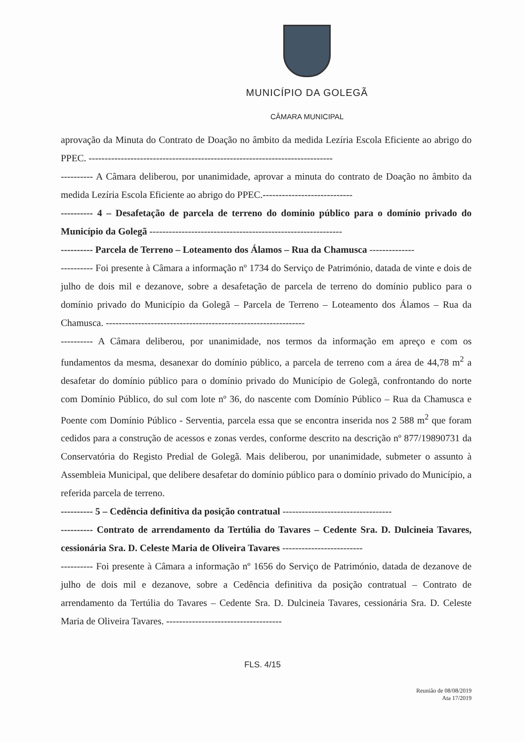MUNICÍPIO DA GOLEGÃ
CÂMARA MUNICIPAL
aprovação da Minuta do Contrato de Doação no âmbito da medida Lezíria Escola Eficiente ao abrigo do PPEC. ----------------------------------------------------------------------------
---------- A Câmara deliberou, por unanimidade, aprovar a minuta do contrato de Doação no âmbito da medida Lezíria Escola Eficiente ao abrigo do PPEC.----------------------------
---------- 4 – Desafetação de parcela de terreno do domínio público para o domínio privado do Município da Golegã ------------------------------------------------------------
---------- Parcela de Terreno – Loteamento dos Álamos – Rua da Chamusca --------------
---------- Foi presente à Câmara a informação nº 1734 do Serviço de Património, datada de vinte e dois de julho de dois mil e dezanove, sobre a desafetação de parcela de terreno do domínio publico para o domínio privado do Município da Golegã – Parcela de Terreno – Loteamento dos Álamos – Rua da Chamusca. --------------------------------------------------------------
---------- A Câmara deliberou, por unanimidade, nos termos da informação em apreço e com os fundamentos da mesma, desanexar do domínio público, a parcela de terreno com a área de 44,78 m<sup>2</sup> a desafetar do domínio público para o domínio privado do Município de Golegã, confrontando do norte com Domínio Público, do sul com lote nº 36, do nascente com Domínio Público – Rua da Chamusca e Poente com Domínio Público - Serventia, parcela essa que se encontra inserida nos 2 588 m<sup>2</sup> que foram cedidos para a construção de acessos e zonas verdes, conforme descrito na descrição nº 877/19890731 da Conservatória do Registo Predial de Golegã. Mais deliberou, por unanimidade, submeter o assunto à Assembleia Municipal, que delibere desafetar do domínio público para o domínio privado do Município, a referida parcela de terreno.
---------- 5 – Cedência definitiva da posição contratual ----------------------------------
---------- Contrato de arrendamento da Tertúlia do Tavares – Cedente Sra. D. Dulcineia Tavares, cessionária Sra. D. Celeste Maria de Oliveira Tavares -------------------------
---------- Foi presente à Câmara a informação nº 1656 do Serviço de Património, datada de dezanove de julho de dois mil e dezanove, sobre a Cedência definitiva da posição contratual – Contrato de arrendamento da Tertúlia do Tavares – Cedente Sra. D. Dulcineia Tavares, cessionária Sra. D. Celeste Maria de Oliveira Tavares. ------------------------------------
FLS. 4/15
Reunião de 08/08/2019
Ata 17/2019